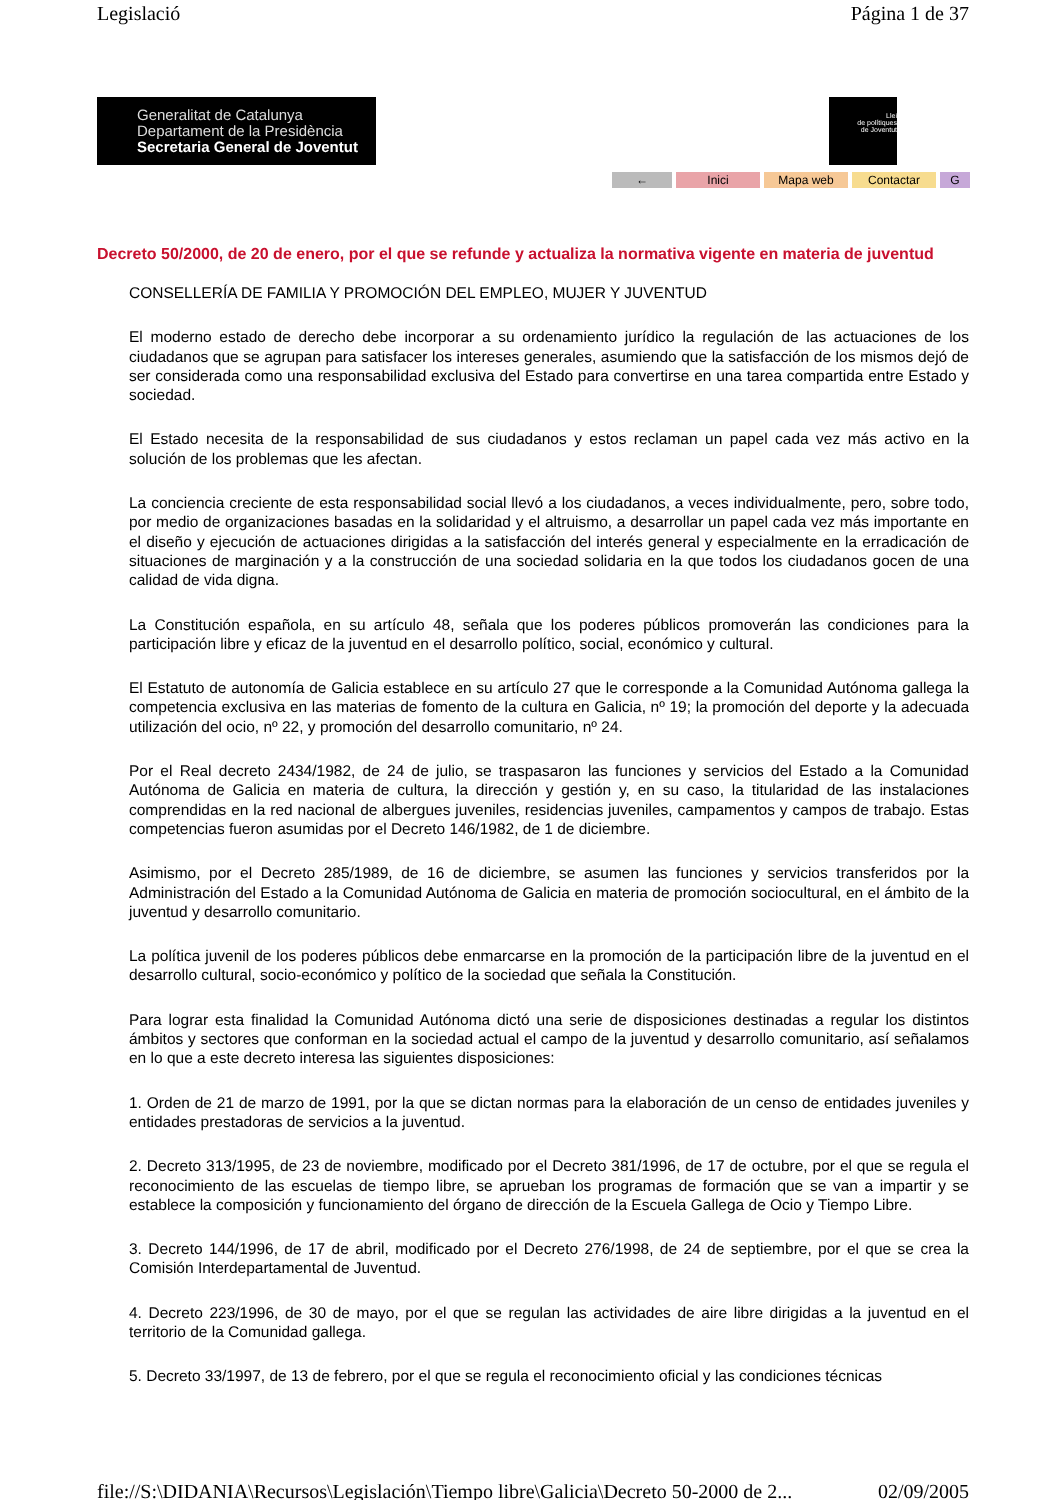Legislació Página 1 de 37
Generalitat de Catalunya
Departament de la Presidència
Secretaria General de Joventut
Llei
de polítiques
de Joventut
← Inici Mapa web Contactar G
Decreto 50/2000, de 20 de enero, por el que se refunde y actualiza la normativa vigente en materia de juventud
CONSELLERÍA DE FAMILIA Y PROMOCIÓN DEL EMPLEO, MUJER Y JUVENTUD
El moderno estado de derecho debe incorporar a su ordenamiento jurídico la regulación de las actuaciones de los ciudadanos que se agrupan para satisfacer los intereses generales, asumiendo que la satisfacción de los mismos dejó de ser considerada como una responsabilidad exclusiva del Estado para convertirse en una tarea compartida entre Estado y sociedad.
El Estado necesita de la responsabilidad de sus ciudadanos y estos reclaman un papel cada vez más activo en la solución de los problemas que les afectan.
La conciencia creciente de esta responsabilidad social llevó a los ciudadanos, a veces individualmente, pero, sobre todo, por medio de organizaciones basadas en la solidaridad y el altruismo, a desarrollar un papel cada vez más importante en el diseño y ejecución de actuaciones dirigidas a la satisfacción del interés general y especialmente en la erradicación de situaciones de marginación y a la construcción de una sociedad solidaria en la que todos los ciudadanos gocen de una calidad de vida digna.
La Constitución española, en su artículo 48, señala que los poderes públicos promoverán las condiciones para la participación libre y eficaz de la juventud en el desarrollo político, social, económico y cultural.
El Estatuto de autonomía de Galicia establece en su artículo 27 que le corresponde a la Comunidad Autónoma gallega la competencia exclusiva en las materias de fomento de la cultura en Galicia, nº 19; la promoción del deporte y la adecuada utilización del ocio, nº 22, y promoción del desarrollo comunitario, nº 24.
Por el Real decreto 2434/1982, de 24 de julio, se traspasaron las funciones y servicios del Estado a la Comunidad Autónoma de Galicia en materia de cultura, la dirección y gestión y, en su caso, la titularidad de las instalaciones comprendidas en la red nacional de albergues juveniles, residencias juveniles, campamentos y campos de trabajo. Estas competencias fueron asumidas por el Decreto 146/1982, de 1 de diciembre.
Asimismo, por el Decreto 285/1989, de 16 de diciembre, se asumen las funciones y servicios transferidos por la Administración del Estado a la Comunidad Autónoma de Galicia en materia de promoción sociocultural, en el ámbito de la juventud y desarrollo comunitario.
La política juvenil de los poderes públicos debe enmarcarse en la promoción de la participación libre de la juventud en el desarrollo cultural, socio-económico y político de la sociedad que señala la Constitución.
Para lograr esta finalidad la Comunidad Autónoma dictó una serie de disposiciones destinadas a regular los distintos ámbitos y sectores que conforman en la sociedad actual el campo de la juventud y desarrollo comunitario, así señalamos en lo que a este decreto interesa las siguientes disposiciones:
1. Orden de 21 de marzo de 1991, por la que se dictan normas para la elaboración de un censo de entidades juveniles y entidades prestadoras de servicios a la juventud.
2. Decreto 313/1995, de 23 de noviembre, modificado por el Decreto 381/1996, de 17 de octubre, por el que se regula el reconocimiento de las escuelas de tiempo libre, se aprueban los programas de formación que se van a impartir y se establece la composición y funcionamiento del órgano de dirección de la Escuela Gallega de Ocio y Tiempo Libre.
3. Decreto 144/1996, de 17 de abril, modificado por el Decreto 276/1998, de 24 de septiembre, por el que se crea la Comisión Interdepartamental de Juventud.
4. Decreto 223/1996, de 30 de mayo, por el que se regulan las actividades de aire libre dirigidas a la juventud en el territorio de la Comunidad gallega.
5. Decreto 33/1997, de 13 de febrero, por el que se regula el reconocimiento oficial y las condiciones técnicas
file://S:\DIDANIA\Recursos\Legislación\Tiempo libre\Galicia\Decreto 50-2000 de 2... 02/09/2005